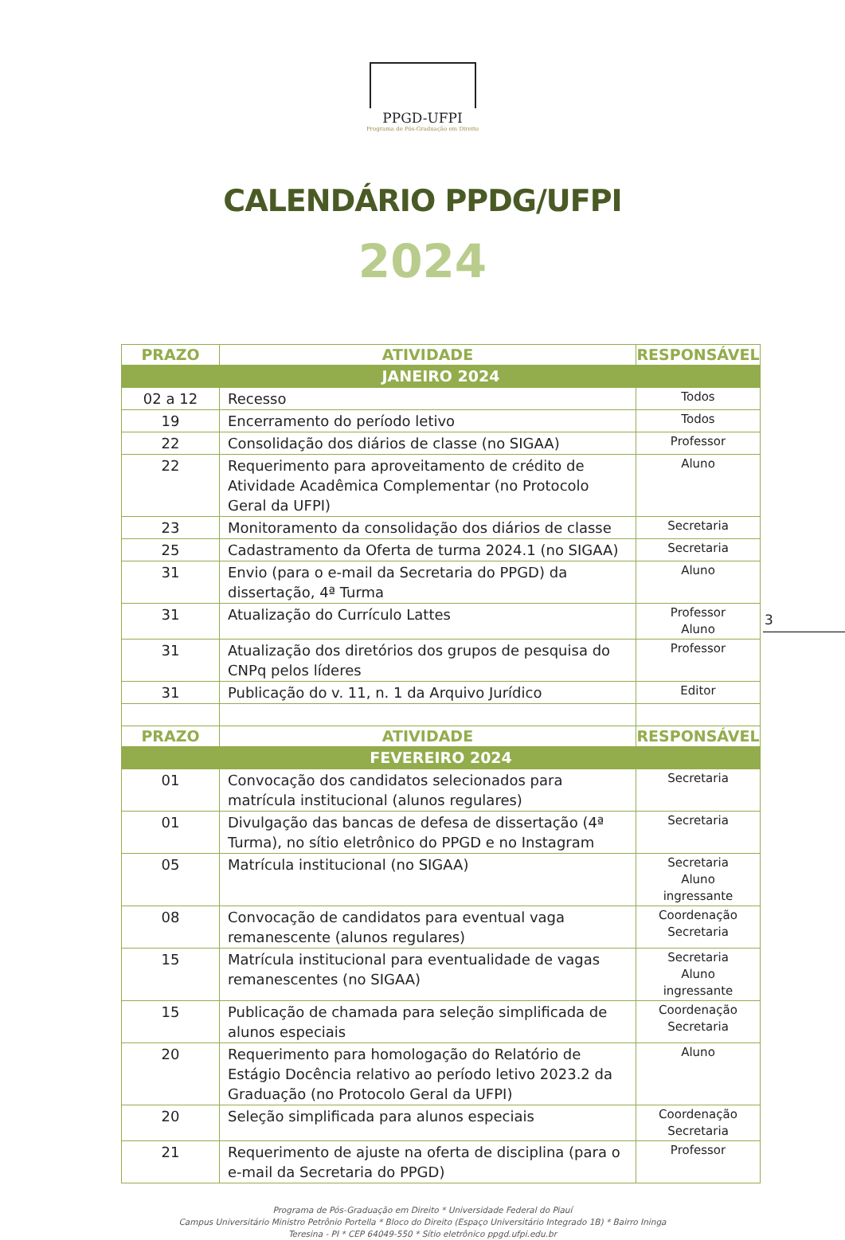PPGD-UFPI
Programa de Pós-Graduação em Direito
CALENDÁRIO PPDG/UFPI
2024
3
| PRAZO | ATIVIDADE | RESPONSÁVEL |
| --- | --- | --- |
| JANEIRO 2024 | | |
| 02 a 12 | Recesso | Todos |
| 19 | Encerramento do período letivo | Todos |
| 22 | Consolidação dos diários de classe (no SIGAA) | Professor |
| 22 | Requerimento para aproveitamento de crédito de Atividade Acadêmica Complementar (no Protocolo Geral da UFPI) | Aluno |
| 23 | Monitoramento da consolidação dos diários de classe | Secretaria |
| 25 | Cadastramento da Oferta de turma 2024.1 (no SIGAA) | Secretaria |
| 31 | Envio (para o e-mail da Secretaria do PPGD) da dissertação, 4ª Turma | Aluno |
| 31 | Atualização do Currículo Lattes | Professor Aluno |
| 31 | Atualização dos diretórios dos grupos de pesquisa do CNPq pelos líderes | Professor |
| 31 | Publicação do v. 11, n. 1 da Arquivo Jurídico | Editor |
| PRAZO | ATIVIDADE | RESPONSÁVEL |
| FEVEREIRO 2024 | | |
| 01 | Convocação dos candidatos selecionados para matrícula institucional (alunos regulares) | Secretaria |
| 01 | Divulgação das bancas de defesa de dissertação (4ª Turma), no sítio eletrônico do PPGD e no Instagram | Secretaria |
| 05 | Matrícula institucional (no SIGAA) | Secretaria Aluno ingressante |
| 08 | Convocação de candidatos para eventual vaga remanescente (alunos regulares) | Coordenação Secretaria |
| 15 | Matrícula institucional para eventualidade de vagas remanescentes (no SIGAA) | Secretaria Aluno ingressante |
| 15 | Publicação de chamada para seleção simplificada de alunos especiais | Coordenação Secretaria |
| 20 | Requerimento para homologação do Relatório de Estágio Docência relativo ao período letivo 2023.2 da Graduação (no Protocolo Geral da UFPI) | Aluno |
| 20 | Seleção simplificada para alunos especiais | Coordenação Secretaria |
| 21 | Requerimento de ajuste na oferta de disciplina (para o e-mail da Secretaria do PPGD) | Professor |
Programa de Pós-Graduação em Direito * Universidade Federal do Piauí
Campus Universitário Ministro Petrônio Portella * Bloco do Direito (Espaço Universitário Integrado 1B) * Bairro Ininga
Teresina - PI * CEP 64049-550 * Sítio eletrônico ppgd.ufpi.edu.br